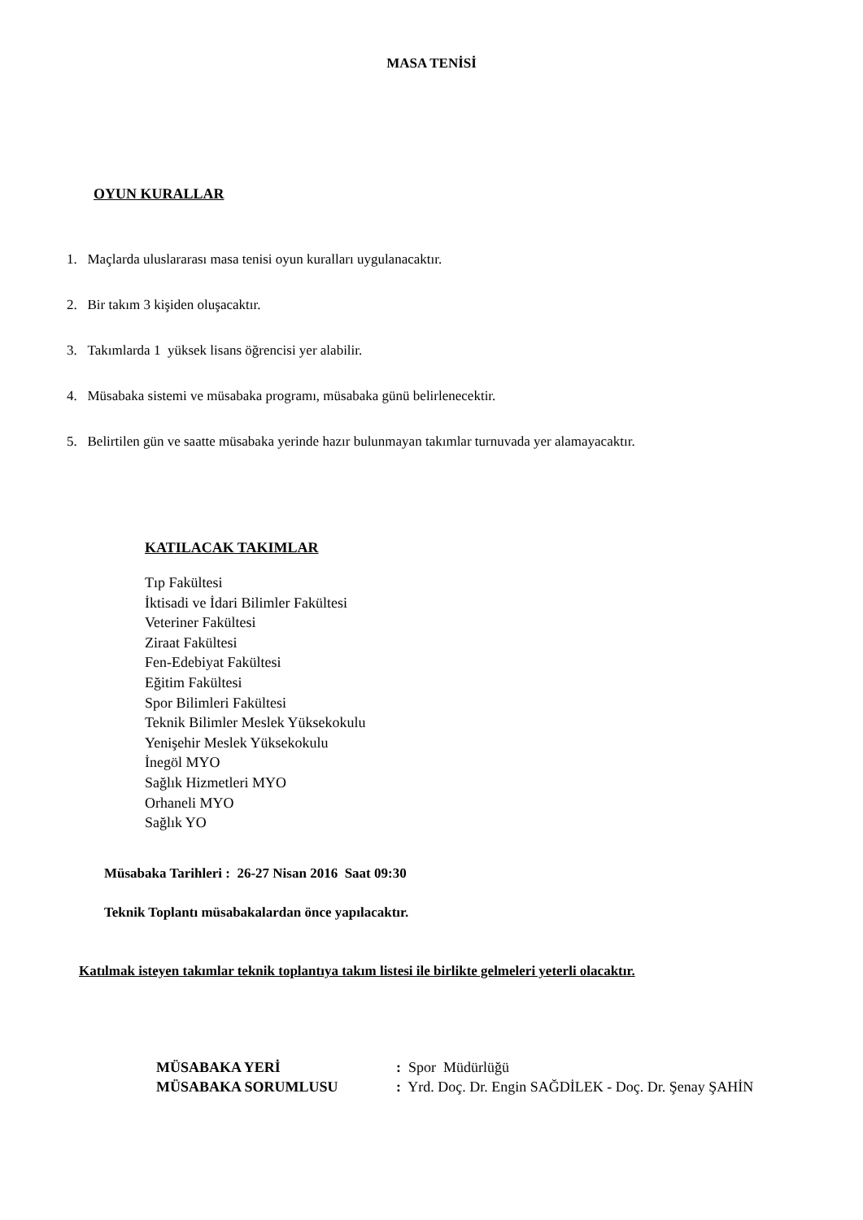MASA TENİSİ
OYUN KURALLAR
1. Maçlarda uluslararası masa tenisi oyun kuralları uygulanacaktır.
2. Bir takım 3 kişiden oluşacaktır.
3. Takımlarda 1 yüksek lisans öğrencisi yer alabilir.
4. Müsabaka sistemi ve müsabaka programı, müsabaka günü belirlenecektir.
5. Belirtilen gün ve saatte müsabaka yerinde hazır bulunmayan takımlar turnuvada yer alamayacaktır.
KATILACAK TAKIMLAR
Tıp Fakültesi
İktisadi ve İdari Bilimler Fakültesi
Veteriner Fakültesi
Ziraat Fakültesi
Fen-Edebiyat Fakültesi
Eğitim Fakültesi
Spor Bilimleri Fakültesi
Teknik Bilimler Meslek Yüksekokulu
Yenişehir Meslek Yüksekokulu
İnegöl MYO
Sağlık Hizmetleri MYO
Orhaneli MYO
Sağlık YO
Müsabaka Tarihleri : 26-27 Nisan 2016 Saat 09:30
Teknik Toplantı müsabakalardan önce yapılacaktır.
Katılmak isteyen takımlar teknik toplantıya takım listesi ile birlikte gelmeleri yeterli olacaktır.
MÜSABAKA YERİ: Spor Müdürlüğü
MÜSABAKA SORUMLUSU: Yrd. Doç. Dr. Engin SAĞDİLEK - Doç. Dr. Şenay ŞAHİN